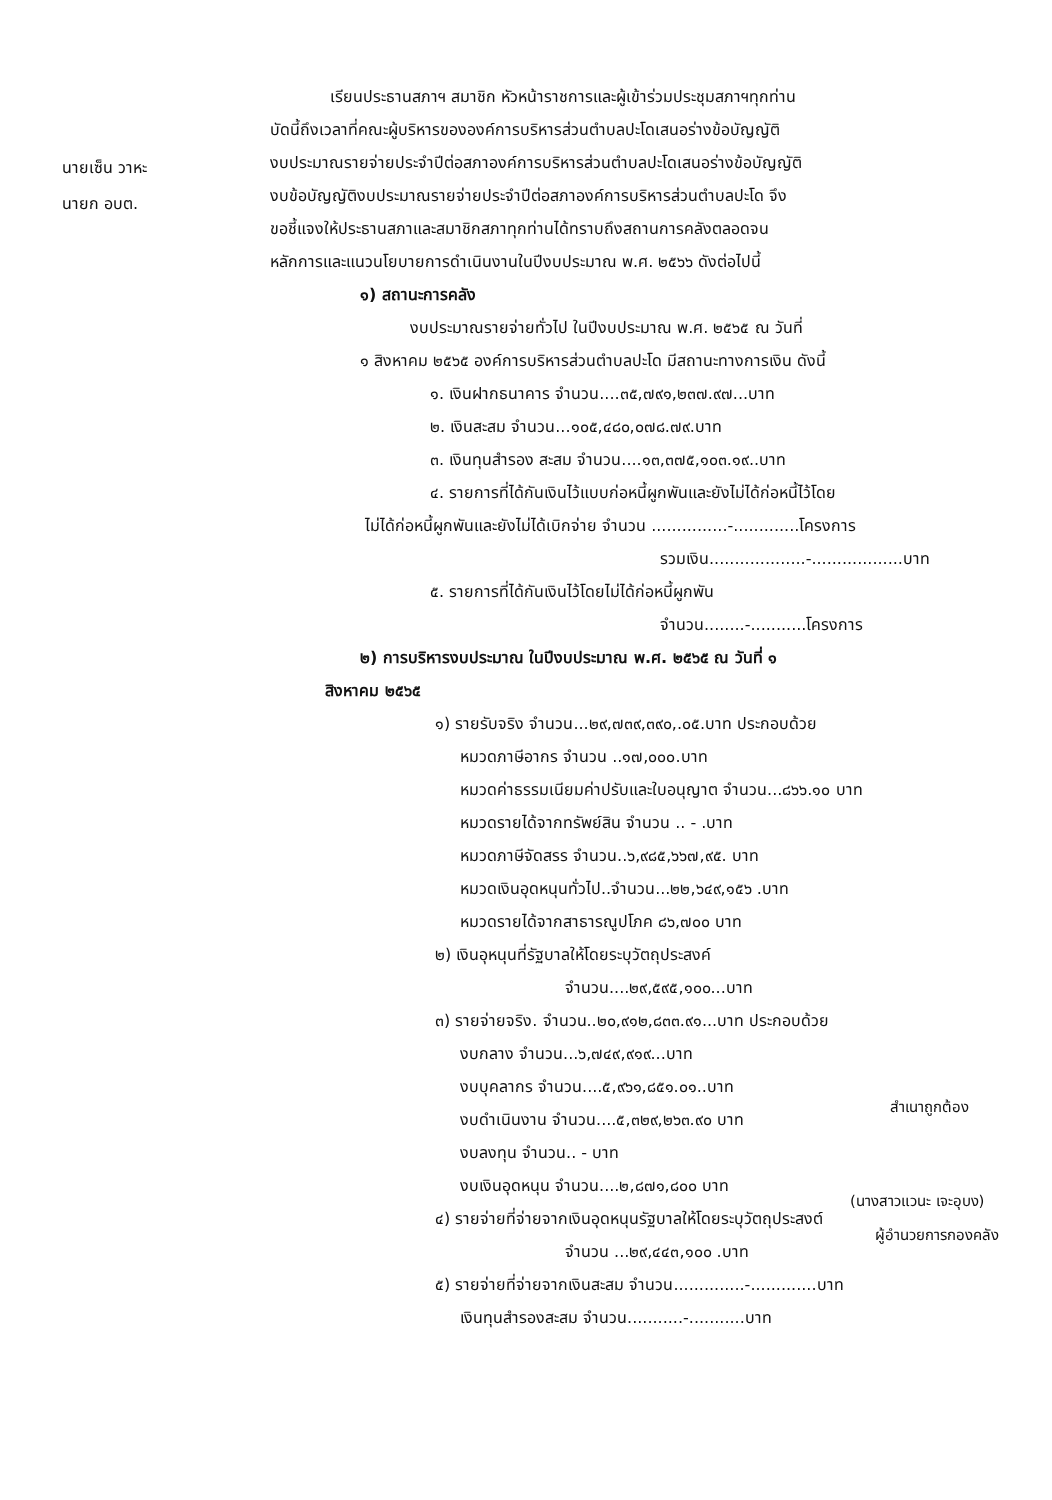นายเซ็น วาหะ
นายก อบต.
เรียนประธานสภาฯ สมาชิก หัวหน้าราชการและผู้เข้าร่วมประชุมสภาฯทุกท่าน
บัดนี้ถึงเวลาที่คณะผู้บริหารขององค์การบริหารส่วนตำบลปะโดเสนอร่างข้อบัญญัติ
งบประมาณรายจ่ายประจำปีต่อสภาองค์การบริหารส่วนตำบลปะโดเสนอร่างข้อบัญญัติ
งบข้อบัญญัติงบประมาณรายจ่ายประจำปีต่อสภาองค์การบริหารส่วนตำบลปะโด จึง
ขอชี้แจงให้ประธานสภาและสมาชิกสภาทุกท่านได้ทราบถึงสถานการคลังตลอดจน
หลักการและแนวนโยบายการดำเนินงานในปีงบประมาณ พ.ศ. ๒๕๖๖ ดังต่อไปนี้
๑) สถานะการคลัง
งบประมาณรายจ่ายทั่วไป ในปีงบประมาณ พ.ศ. ๒๕๖๕ ณ วันที่
๑ สิงหาคม ๒๕๖๕ องค์การบริหารส่วนตำบลปะโด มีสถานะทางการเงิน ดังนี้
๑. เงินฝากธนาคาร จำนวน....๓๕,๗๙๑,๒๓๗.๙๗...บาท
๒. เงินสะสม จำนวน...๑๐๕,๔๘๐,๐๗๘.๗๙.บาท
๓. เงินทุนสำรอง สะสม จำนวน....๑๓,๓๗๕,๑๐๓.๑๙..บาท
๔. รายการที่ได้กันเงินไว้แบบก่อหนี้ผูกพันและยังไม่ได้ก่อหนี้ไว้โดย
ไม่ได้ก่อหนี้ผูกพันและยังไม่ได้เบิกจ่าย จำนวน ...............-.............โครงการ
รวมเงิน...................-..................บาท
๕. รายการที่ได้กันเงินไว้โดยไม่ได้ก่อหนี้ผูกพัน
จำนวน........-...........โครงการ
๒) การบริหารงบประมาณ ในปีงบประมาณ พ.ศ. ๒๕๖๕ ณ วันที่ ๑
สิงหาคม ๒๕๖๕
๑) รายรับจริง จำนวน...๒๙,๗๓๙,๓๙๐,.๐๕.บาท ประกอบด้วย
หมวดภาษีอากร จำนวน ..๑๗,๐๐๐.บาท
หมวดค่าธรรมเนียมค่าปรับและใบอนุญาต จำนวน...๘๖๖.๑๐ บาท
หมวดรายได้จากทรัพย์สิน จำนวน .. - .บาท
หมวดภาษีจัดสรร จำนวน..๖,๙๘๕,๖๖๗,๙๕. บาท
หมวดเงินอุดหนุนทั่วไป..จำนวน...๒๒,๖๔๙,๑๕๖ .บาท
หมวดรายได้จากสาธารณูปโภค ๘๖,๗๐๐ บาท
๒) เงินอุหนุนที่รัฐบาลให้โดยระบุวัตถุประสงค์
จำนวน....๒๙,๕๙๕,๑๐๐...บาท
๓) รายจ่ายจริง. จำนวน..๒๐,๙๑๒,๘๓๓.๙๑...บาท ประกอบด้วย
งบกลาง จำนวน...๖,๗๔๙,๙๑๙...บาท
งบบุคลากร จำนวน....๕,๙๖๑,๘๕๑.๐๑..บาท
งบดำเนินงาน จำนวน....๕,๓๒๙,๒๖๓.๙๐ บาท
งบลงทุน จำนวน.. - บาท
งบเงินอุดหนุน จำนวน....๒,๘๗๑,๘๐๐ บาท
๔) รายจ่ายที่จ่ายจากเงินอุดหนุนรัฐบาลให้โดยระบุวัตถุประสงต์
จำนวน ...๒๙,๔๔๓,๑๐๐ .บาท
๕) รายจ่ายที่จ่ายจากเงินสะสม จำนวน..............-.............บาท
เงินทุนสำรองสะสม จำนวน...........-...........บาท
สำเนาถูกต้อง
(นางสาวแวนะ เจะอุบง)
ผู้อำนวยการกองคลัง